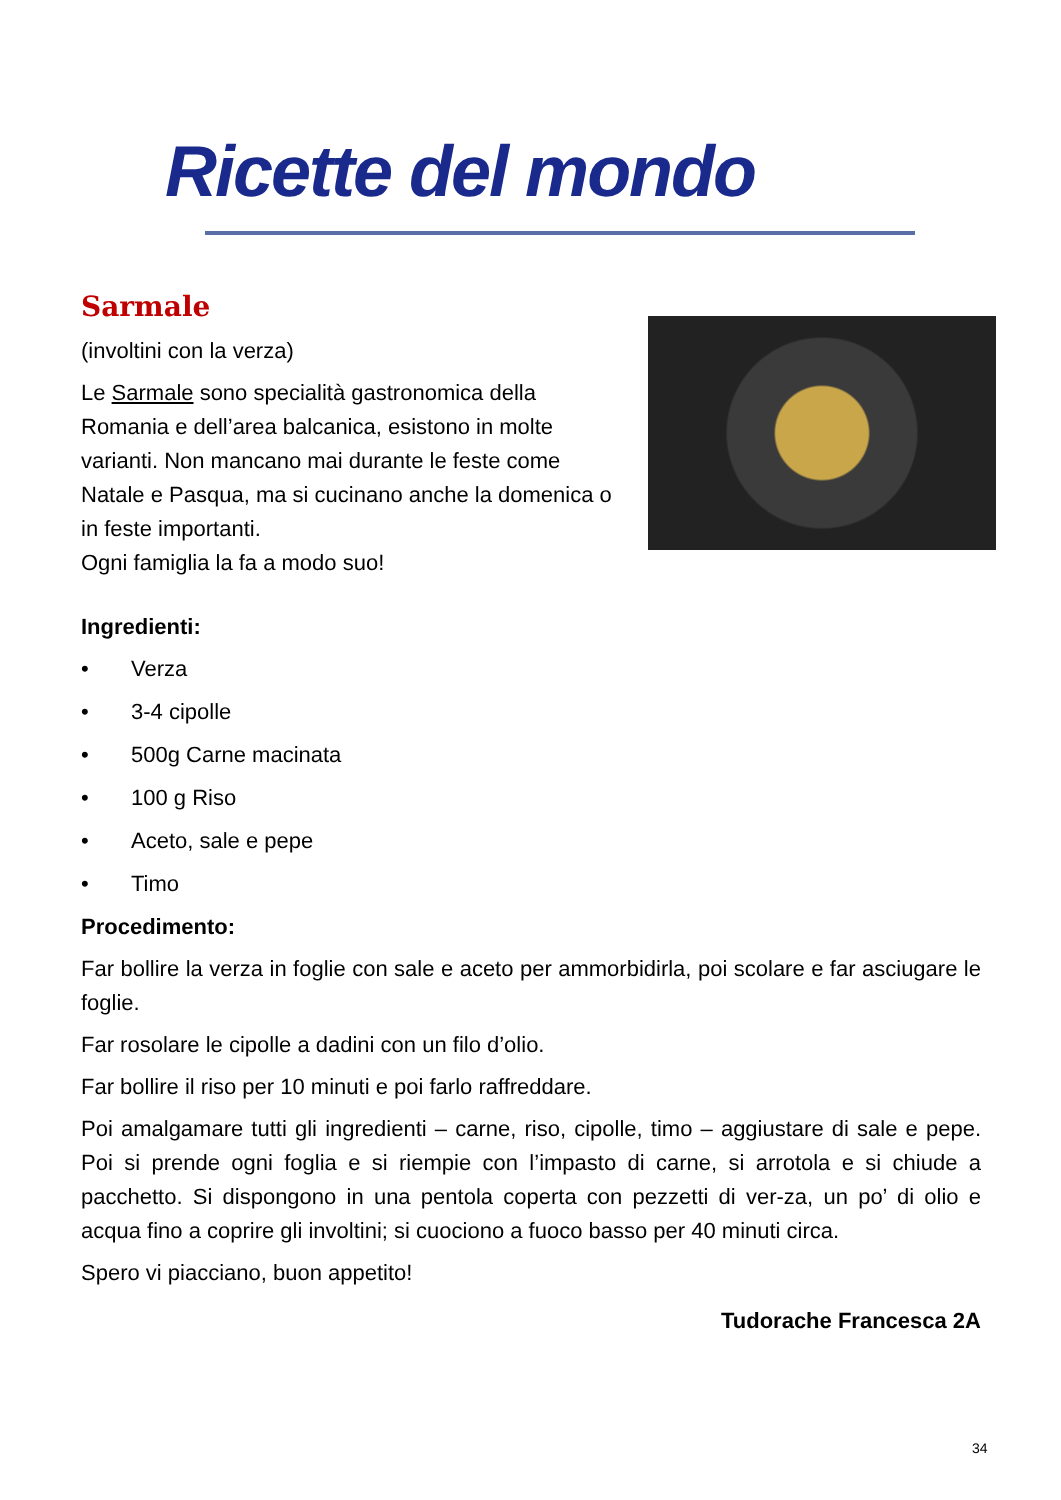Ricette del mondo
Sarmale
(involtini con la verza)
Le Sarmale sono specialità gastronomica della Romania e dell’area balcanica, esistono in molte varianti. Non mancano mai durante le feste come Natale e Pasqua, ma si cucinano anche la domenica o in feste importanti.
Ogni famiglia la fa a modo suo!
Ingredienti:
• Verza
• 3-4 cipolle
• 500g Carne macinata
• 100 g Riso
• Aceto, sale e pepe
• Timo
Procedimento:
Far bollire la verza in foglie con sale e aceto per ammorbidirla, poi scolare e far asciugare le foglie.
Far rosolare le cipolle a dadini con un filo d’olio.
Far bollire il riso per 10 minuti e poi farlo raffreddare.
Poi amalgamare tutti gli ingredienti – carne, riso, cipolle, timo – aggiustare di sale e pepe. Poi si prende ogni foglia e si riempie con l’impasto di carne, si arrotola e si chiude a pacchetto. Si dispongono in una pentola coperta con pezzetti di ver-za, un po’ di olio e acqua fino a coprire gli involtini; si cuociono a fuoco basso per 40 minuti circa.
Spero vi piacciano, buon appetito!
Tudorache Francesca 2A
34